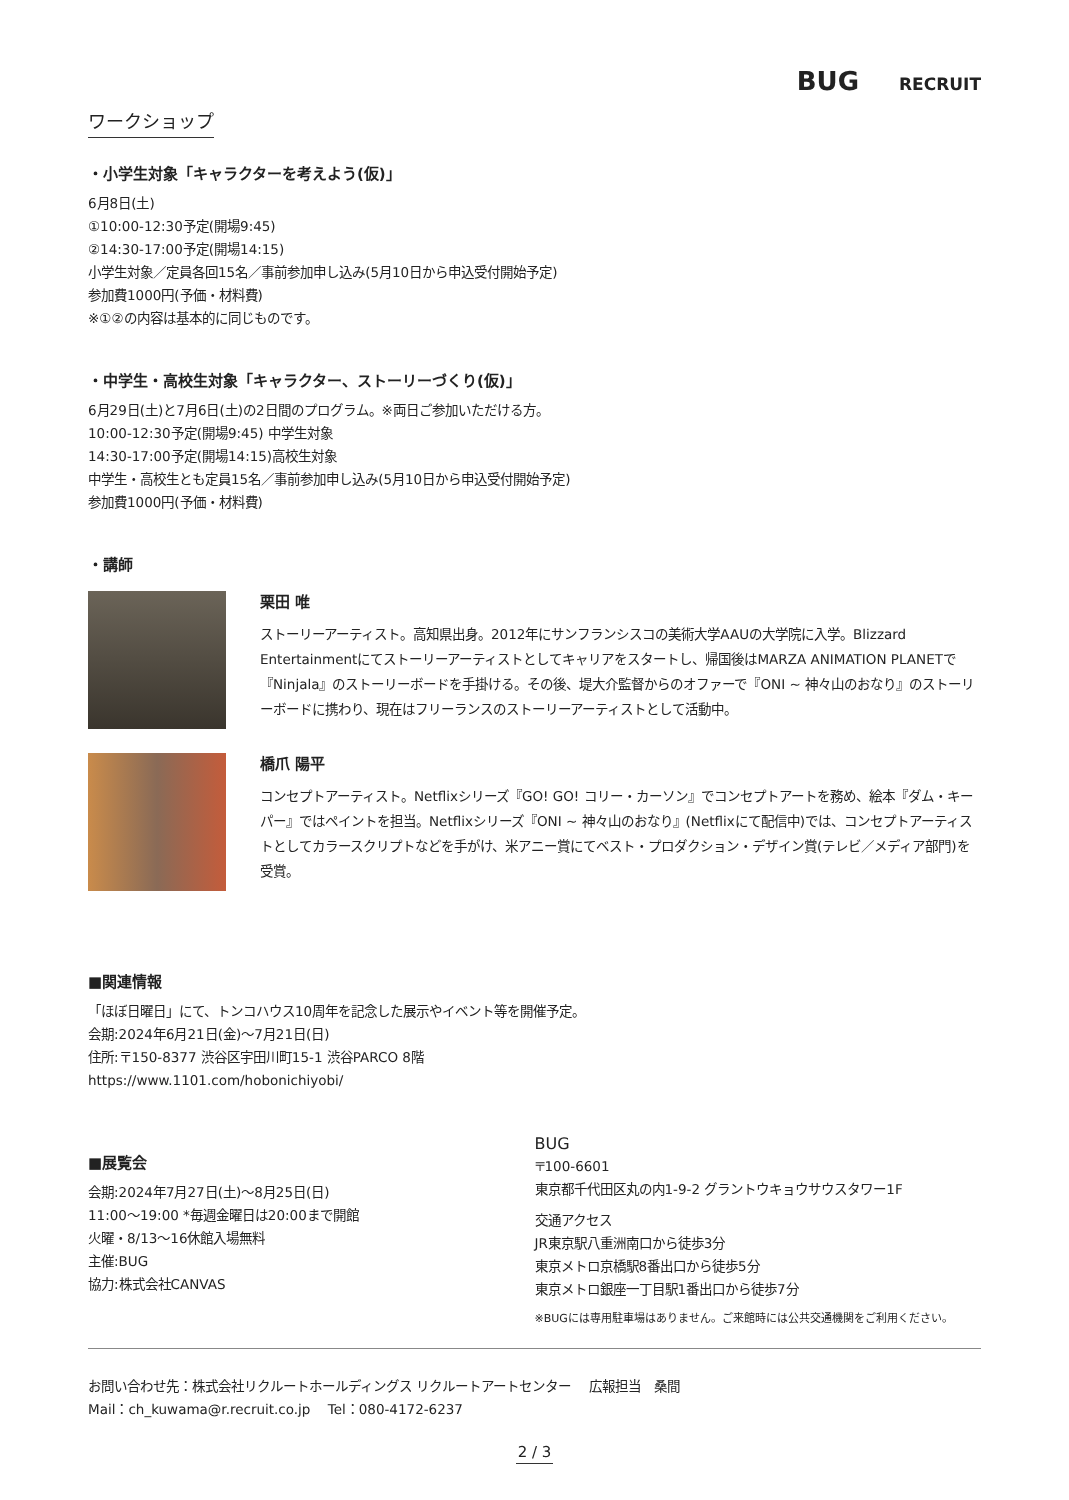BUG RECRUIT
ワークショップ
・小学生対象「キャラクターを考えよう(仮)」
6月8日(土)
①10:00-12:30予定(開場9:45)
②14:30-17:00予定(開場14:15)
小学生対象／定員各回15名／事前参加申し込み(5月10日から申込受付開始予定)
参加費1000円(予価・材料費)
※①②の内容は基本的に同じものです。
・中学生・高校生対象「キャラクター、ストーリーづくり(仮)」
6月29日(土)と7月6日(土)の2日間のプログラム。※両日ご参加いただける方。
10:00-12:30予定(開場9:45) 中学生対象
14:30-17:00予定(開場14:15)高校生対象
中学生・高校生とも定員15名／事前参加申し込み(5月10日から申込受付開始予定)
参加費1000円(予価・材料費)
・講師
栗田 唯
ストーリーアーティスト。高知県出身。2012年にサンフランシスコの美術大学AAUの大学院に入学。Blizzard Entertainmentにてストーリーアーティストとしてキャリアをスタートし、帰国後はMARZA ANIMATION PLANETで『Ninjala』のストーリーボードを手掛ける。その後、堤大介監督からのオファーで『ONI ~ 神々山のおなり』のストーリーボードに携わり、現在はフリーランスのストーリーアーティストとして活動中。
橋爪 陽平
コンセプトアーティスト。Netflixシリーズ『GO! GO! コリー・カーソン』でコンセプトアートを務め、絵本『ダム・キーパー』ではペイントを担当。Netflixシリーズ『ONI ~ 神々山のおなり』(Netflixにて配信中)では、コンセプトアーティストとしてカラースクリプトなどを手がけ、米アニー賞にてベスト・プロダクション・デザイン賞(テレビ／メディア部門)を受賞。
■関連情報
「ほぼ日曜日」にて、トンコハウス10周年を記念した展示やイベント等を開催予定。
会期:2024年6月21日(金)～7月21日(日)
住所:〒150-8377 渋谷区宇田川町15-1 渋谷PARCO 8階
https://www.1101.com/hobonichiyobi/
■展覧会
会期:2024年7月27日(土)～8月25日(日)
11:00～19:00 *毎週金曜日は20:00まで開館
火曜・8/13～16休館入場無料
主催:BUG
協力:株式会社CANVAS
BUG
〒100-6601
東京都千代田区丸の内1-9-2 グラントウキョウサウスタワー1F
交通アクセス
JR東京駅八重洲南口から徒歩3分
東京メトロ京橋駅8番出口から徒歩5分
東京メトロ銀座一丁目駅1番出口から徒歩7分
※BUGには専用駐車場はありません。ご来館時には公共交通機関をご利用ください。
お問い合わせ先：株式会社リクルートホールディングス リクルートアートセンター　 広報担当　桑間
Mail：ch_kuwama@r.recruit.co.jp　 Tel：080-4172-6237
2 / 3